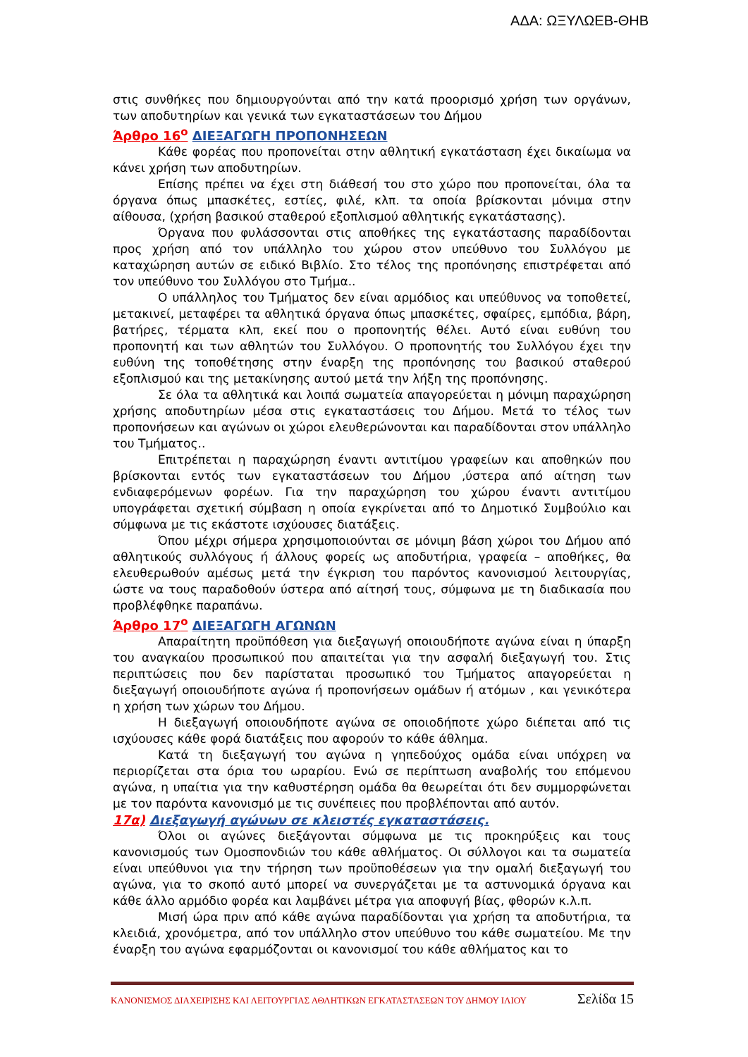ΑΔΑ: ΩΞΥΛΩΕΒ-ΘΗΒ
στις συνθήκες που δημιουργούνται από την κατά προορισμό χρήση των οργάνων, των αποδυτηρίων και γενικά των εγκαταστάσεων του Δήμου
Άρθρο 16<sup>ο</sup> ΔΙΕΞΑΓΩΓΗ ΠΡΟΠΟΝΗΣΕΩΝ
Κάθε φορέας που προπονείται στην αθλητική εγκατάσταση έχει δικαίωμα να κάνει χρήση των αποδυτηρίων.
Επίσης πρέπει να έχει στη διάθεσή του στο χώρο που προπονείται, όλα τα όργανα όπως μπασκέτες, εστίες, φιλέ, κλπ. τα οποία βρίσκονται μόνιμα στην αίθουσα, (χρήση βασικού σταθερού εξοπλισμού αθλητικής εγκατάστασης).
Όργανα που φυλάσσονται στις αποθήκες της εγκατάστασης παραδίδονται προς χρήση από τον υπάλληλο του χώρου στον υπεύθυνο του Συλλόγου με καταχώρηση αυτών σε ειδικό Βιβλίο. Στο τέλος της προπόνησης επιστρέφεται από τον υπεύθυνο του Συλλόγου στο Τμήμα..
Ο υπάλληλος του Τμήματος δεν είναι αρμόδιος και υπεύθυνος να τοποθετεί, μετακινεί, μεταφέρει τα αθλητικά όργανα όπως μπασκέτες, σφαίρες, εμπόδια, βάρη, βατήρες, τέρματα κλπ, εκεί που ο προπονητής θέλει. Αυτό είναι ευθύνη του προπονητή και των αθλητών του Συλλόγου. Ο προπονητής του Συλλόγου έχει την ευθύνη της τοποθέτησης στην έναρξη της προπόνησης του βασικού σταθερού εξοπλισμού και της μετακίνησης αυτού μετά την λήξη της προπόνησης.
Σε όλα τα αθλητικά και λοιπά σωματεία απαγορεύεται η μόνιμη παραχώρηση χρήσης αποδυτηρίων μέσα στις εγκαταστάσεις του Δήμου. Μετά το τέλος των προπονήσεων και αγώνων οι χώροι ελευθερώνονται και παραδίδονται στον υπάλληλο του Τμήματος..
Επιτρέπεται η παραχώρηση έναντι αντιτίμου γραφείων και αποθηκών που βρίσκονται εντός των εγκαταστάσεων του Δήμου ,ύστερα από αίτηση των ενδιαφερόμενων φορέων. Για την παραχώρηση του χώρου έναντι αντιτίμου υπογράφεται σχετική σύμβαση η οποία εγκρίνεται από το Δημοτικό Συμβούλιο και σύμφωνα με τις εκάστοτε ισχύουσες διατάξεις.
Όπου μέχρι σήμερα χρησιμοποιούνται σε μόνιμη βάση χώροι του Δήμου από αθλητικούς συλλόγους ή άλλους φορείς ως αποδυτήρια, γραφεία – αποθήκες, θα ελευθερωθούν αμέσως μετά την έγκριση του παρόντος κανονισμού λειτουργίας, ώστε να τους παραδοθούν ύστερα από αίτησή τους, σύμφωνα με τη διαδικασία που προβλέφθηκε παραπάνω.
Άρθρο 17<sup>ο</sup> ΔΙΕΞΑΓΩΓΗ ΑΓΩΝΩΝ
Απαραίτητη προϋπόθεση για διεξαγωγή οποιουδήποτε αγώνα είναι η ύπαρξη του αναγκαίου προσωπικού που απαιτείται για την ασφαλή διεξαγωγή του. Στις περιπτώσεις που δεν παρίσταται προσωπικό του Τμήματος απαγορεύεται η διεξαγωγή οποιουδήποτε αγώνα ή προπονήσεων ομάδων ή ατόμων , και γενικότερα η χρήση των χώρων του Δήμου.
Η διεξαγωγή οποιουδήποτε αγώνα σε οποιοδήποτε χώρο διέπεται από τις ισχύουσες κάθε φορά διατάξεις που αφορούν το κάθε άθλημα.
Κατά τη διεξαγωγή του αγώνα η γηπεδούχος ομάδα είναι υπόχρεη να περιορίζεται στα όρια του ωραρίου. Ενώ σε περίπτωση αναβολής του επόμενου αγώνα, η υπαίτια για την καθυστέρηση ομάδα θα θεωρείται ότι δεν συμμορφώνεται με τον παρόντα κανονισμό με τις συνέπειες που προβλέπονται από αυτόν.
17α) Διεξαγωγή αγώνων σε κλειστές εγκαταστάσεις.
Όλοι οι αγώνες διεξάγονται σύμφωνα με τις προκηρύξεις και τους κανονισμούς των Ομοσπονδιών του κάθε αθλήματος. Οι σύλλογοι και τα σωματεία είναι υπεύθυνοι για την τήρηση των προϋποθέσεων για την ομαλή διεξαγωγή του αγώνα, για το σκοπό αυτό μπορεί να συνεργάζεται με τα αστυνομικά όργανα και κάθε άλλο αρμόδιο φορέα και λαμβάνει μέτρα για αποφυγή βίας, φθορών κ.λ.π.
Μισή ώρα πριν από κάθε αγώνα παραδίδονται για χρήση τα αποδυτήρια, τα κλειδιά, χρονόμετρα, από τον υπάλληλο στον υπεύθυνο του κάθε σωματείου. Με την έναρξη του αγώνα εφαρμόζονται οι κανονισμοί του κάθε αθλήματος και το
ΚΑΝΟΝΙΣΜΟΣ ΔΙΑΧΕΙΡΙΣΗΣ ΚΑΙ ΛΕΙΤΟΥΡΓΙΑΣ ΑΘΛΗΤΙΚΩΝ ΕΓΚΑΤΑΣΤΑΣΕΩΝ ΤΟΥ ΔΗΜΟΥ ΙΛΙΟΥ Σελίδα 15